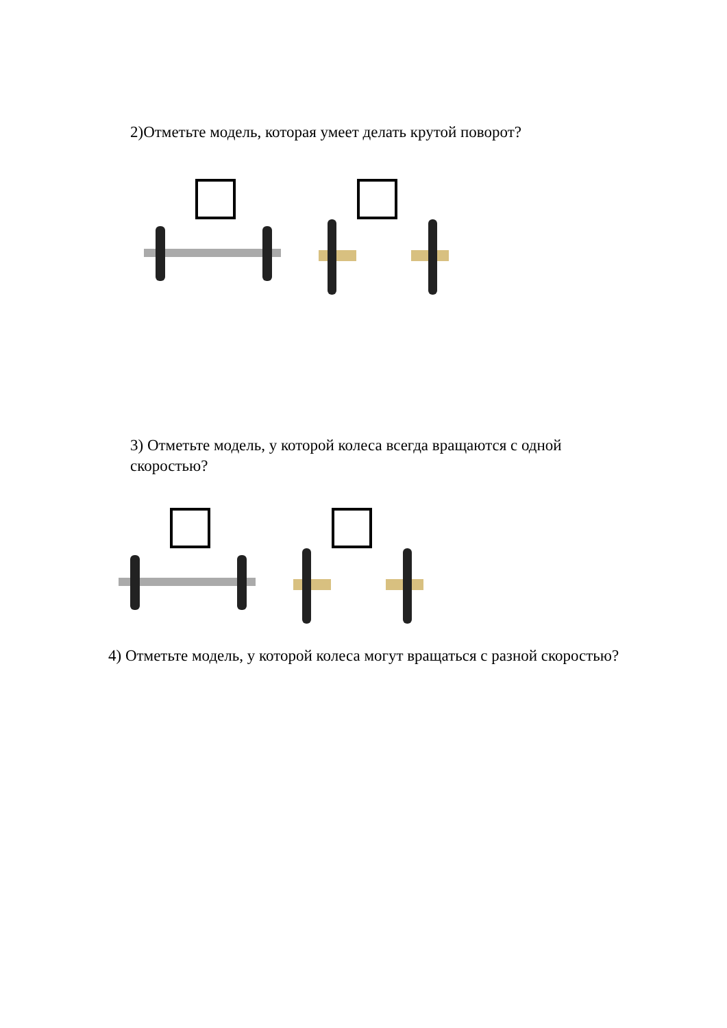2)Отметьте модель, которая умеет делать крутой поворот?
3) Отметьте модель, у которой колеса всегда вращаются с одной скоростью?
4) Отметьте модель, у которой колеса могут вращаться с разной скоростью?